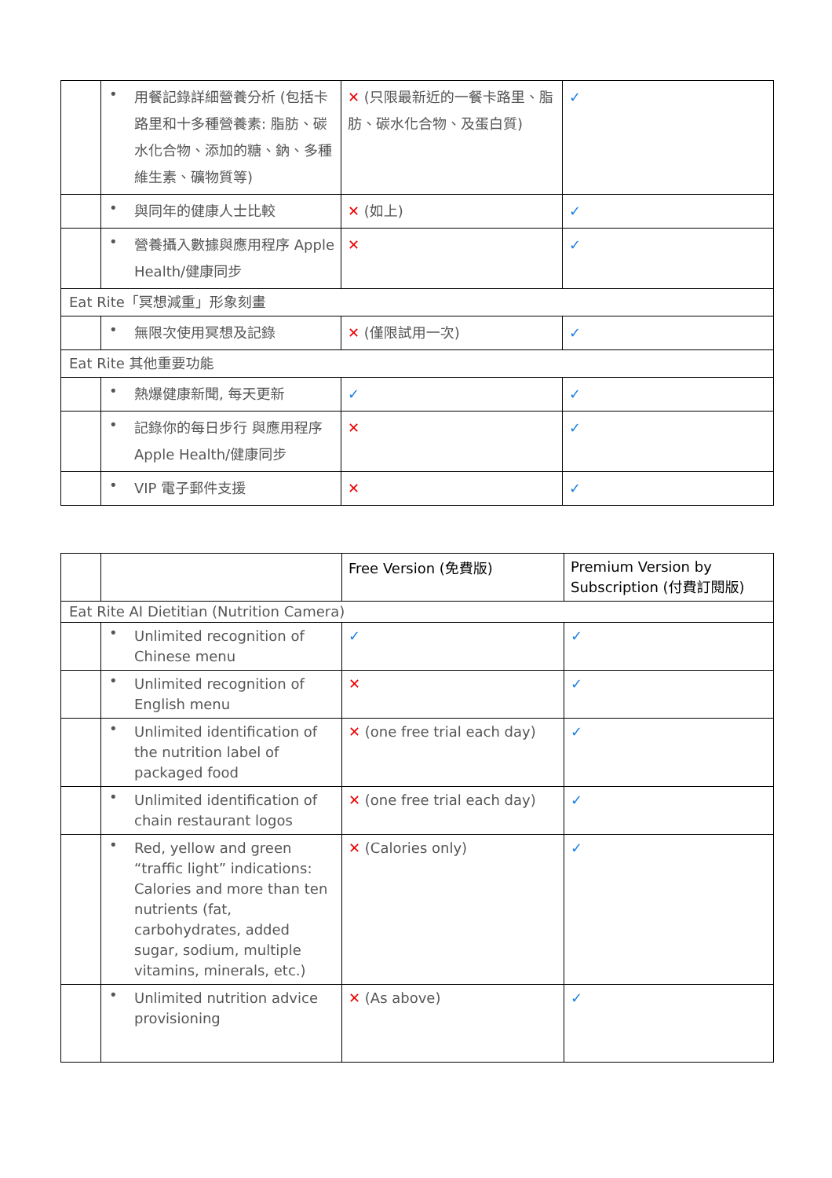| | • 用餐記錄詳細營養分析 (包括卡路里和十多種營養素: 脂肪、碳水化合物、添加的糖、鈉、多種維生素、礦物質等) | ✕ (只限最新近的一餐卡路里、脂肪、碳水化合物、及蛋白質) | ✓ |
| | • 與同年的健康人士比較 | ✕ (如上) | ✓ |
| | • 營養攝入數據與應用程序 Apple Health/健康同步 | ✕ | ✓ |
| Eat Rite「冥想減重」形象刻畫 | | | |
| | • 無限次使用冥想及記錄 | ✕ (僅限試用一次) | ✓ |
| Eat Rite 其他重要功能 | | | |
| | • 熱爆健康新聞, 每天更新 | ✓ | ✓ |
| | • 記錄你的每日步行 與應用程序 Apple Health/健康同步 | ✕ | ✓ |
| | • VIP 電子郵件支援 | ✕ | ✓ |
| | | Free Version (免費版) | Premium Version by Subscription (付費訂閱版) |
| Eat Rite AI Dietitian (Nutrition Camera) | | | |
| | • Unlimited recognition of Chinese menu | ✓ | ✓ |
| | • Unlimited recognition of English menu | ✕ | ✓ |
| | • Unlimited identification of the nutrition label of packaged food | ✕ (one free trial each day) | ✓ |
| | • Unlimited identification of chain restaurant logos | ✕ (one free trial each day) | ✓ |
| | • Red, yellow and green “traffic light” indications: Calories and more than ten nutrients (fat, carbohydrates, added sugar, sodium, multiple vitamins, minerals, etc.) | ✕ (Calories only) | ✓ |
| | • Unlimited nutrition advice provisioning | ✕ (As above) | ✓ |